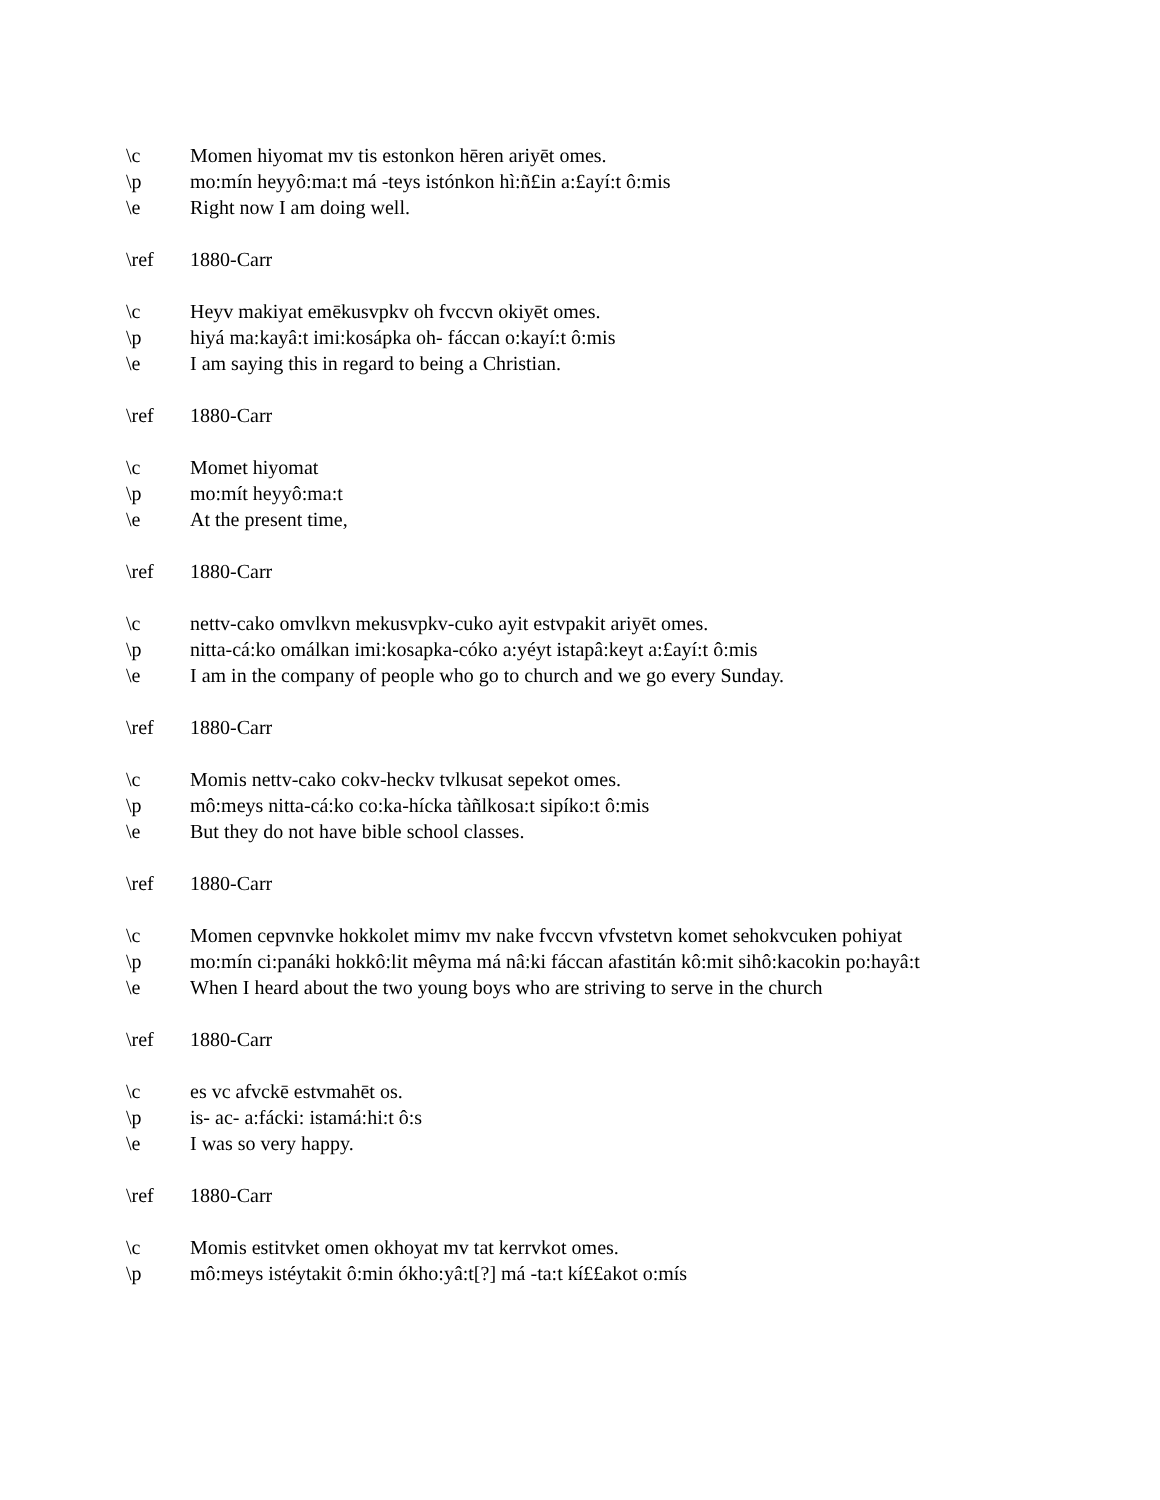\c Momen hiyomat mv tis estonkon hēren ariyēt omes.
\p mo:mín heyyô:ma:t má -teys istónkon hì:ñ£in a:£ayí:t ô:mis
\e Right now I am doing well.
\ref 1880-Carr
\c Heyv makiyat emēkusvpkv oh fvccvn okiyēt omes.
\p hiyá ma:kayâ:t imi:kosápka oh- fáccan o:kayí:t ô:mis
\e I am saying this in regard to being a Christian.
\ref 1880-Carr
\c Momet hiyomat
\p mo:mít heyyô:ma:t
\e At the present time,
\ref 1880-Carr
\c nettv-cako omvlkvn mekusvpkv-cuko ayit estvpakit ariyēt omes.
\p nitta-cá:ko omálkan imi:kosapka-cóko a:yéyt istapâ:keyt a:£ayí:t ô:mis
\e I am in the company of people who go to church and we go every Sunday.
\ref 1880-Carr
\c Momis nettv-cako cokv-heckv tvlkusat sepekot omes.
\p mô:meys nitta-cá:ko co:ka-hícka tàñlkosa:t sipíko:t ô:mis
\e But they do not have bible school classes.
\ref 1880-Carr
\c Momen cepvnvke hokkolet mimv mv nake fvccvn vfvstetvn komet sehokvcuken pohiyat
\p mo:mín ci:panáki hokkô:lit mêyma má nâ:ki fáccan afastitán kô:mit sihô:kacokin po:hayâ:t
\e When I heard about the two young boys who are striving to serve in the church
\ref 1880-Carr
\c es vc afvckē estvmahēt os.
\p is- ac- a:fácki: istamá:hi:t ô:s
\e I was so very happy.
\ref 1880-Carr
\c Momis estitvket omen okhoyat mv tat kerrvkot omes.
\p mô:meys istéytakit ô:min ókho:yâ:t[?] má -ta:t kí££akot o:mís